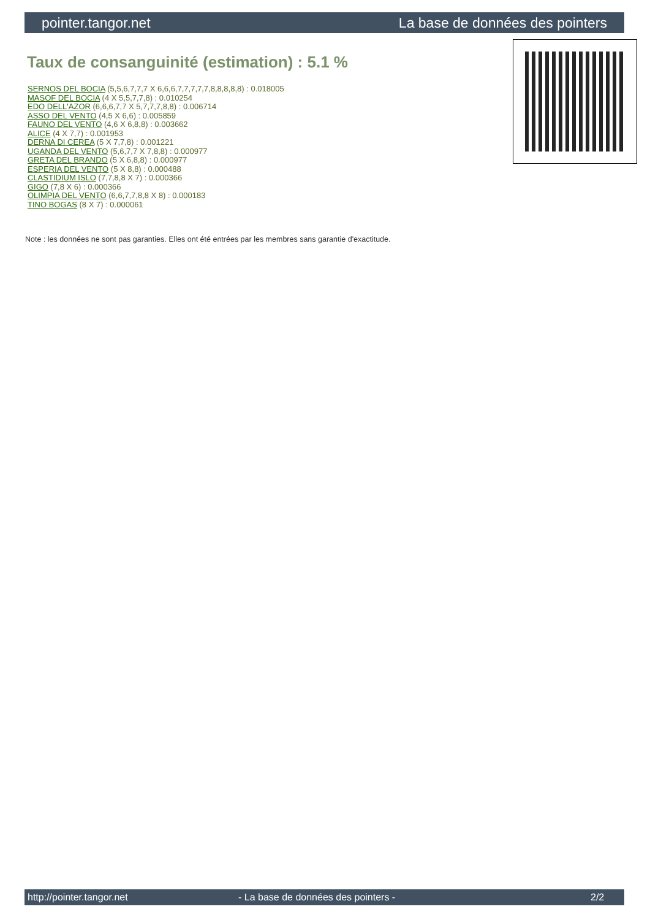pointer.tangor.net La base de données des pointers
Taux de consanguinité (estimation) : 5.1 %
SERNOS DEL BOCIA (5,5,6,7,7,7 X 6,6,6,7,7,7,7,7,8,8,8,8,8) : 0.018005
MASOF DEL BOCIA (4 X 5,5,7,7,8) : 0.010254
EDO DELL'AZOR (6,6,6,7,7 X 5,7,7,7,8,8) : 0.006714
ASSO DEL VENTO (4,5 X 6,6) : 0.005859
FAUNO DEL VENTO (4,6 X 6,8,8) : 0.003662
ALICE (4 X 7,7) : 0.001953
DERNA DI CEREA (5 X 7,7,8) : 0.001221
UGANDA DEL VENTO (5,6,7,7 X 7,8,8) : 0.000977
GRETA DEL BRANDO (5 X 6,8,8) : 0.000977
ESPERIA DEL VENTO (5 X 8,8) : 0.000488
CLASTIDIUM ISLO (7,7,8,8 X 7) : 0.000366
GIGO (7,8 X 6) : 0.000366
OLIMPIA DEL VENTO (6,6,7,7,8,8 X 8) : 0.000183
TINO BOGAS (8 X 7) : 0.000061
Note : les données ne sont pas garanties. Elles ont été entrées par les membres sans garantie d'exactitude.
http://pointer.tangor.net - La base de données des pointers - 2/2